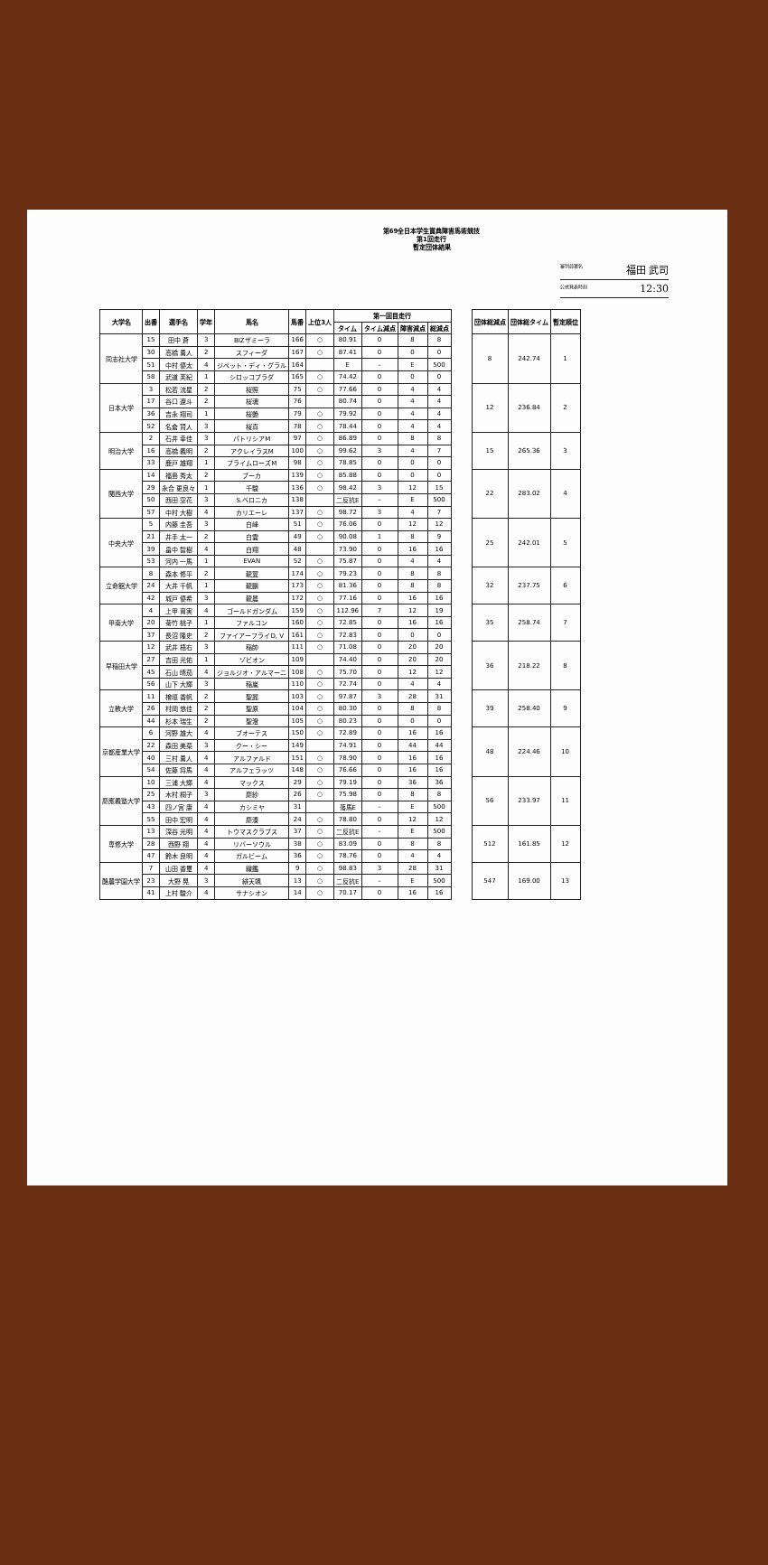第69全日本学生賞典障害馬術競技
第1回走行
暫定団体結果
審判員署名 福田 武司
公式発表時刻 12:30
| 大学名 | 出番 | 選手名 | 学年 | 馬名 | 馬番 | 上位3人 | 第一回目走行 | | | | | 団体総減点 | 団体総タイム | 暫定順位 |
| --- | --- | --- | --- | --- | --- | --- | --- | --- | --- | --- | --- | --- | --- | --- |
| | | | | | | | タイム | タイム減点 | 障害減点 | 総減点 | | | | |
| 同志社大学 | 15 | 田中 蒼 | 3 | BIZザミーラ | 166 | ○ | 80.91 | 0 | 8 | 8 | | 8 | 242.74 | 1 |
| | 30 | 高橋 勇人 | 2 | スフィーダ | 167 | ○ | 87.41 | 0 | 0 | 0 | | | | |
| | 51 | 中村 優太 | 4 | ジペット・ディ・グラル | 164 | | E | – | E | 500 | | | | |
| | 58 | 武道 芙紀 | 1 | シロッコプラダ | 165 | ○ | 74.42 | 0 | 0 | 0 | | | | |
| 日本大学 | 3 | 松若 流星 | 2 | 桜照 | 75 | ○ | 77.66 | 0 | 4 | 4 | | 12 | 236.84 | 2 |
| | 17 | 谷口 遼斗 | 2 | 桜魂 | 76 | | 80.74 | 0 | 4 | 4 | | | | |
| | 36 | 吉永 翔司 | 1 | 桜艶 | 79 | ○ | 79.92 | 0 | 4 | 4 | | | | |
| | 52 | 名倉 賢人 | 3 | 桜真 | 78 | ○ | 78.44 | 0 | 4 | 4 | | | | |
| 明治大学 | 2 | 石井 幸佳 | 3 | パトリシアM | 97 | ○ | 86.89 | 0 | 8 | 8 | | 15 | 265.36 | 3 |
| | 16 | 高橋 義明 | 2 | アクレイラスM | 100 | ○ | 99.62 | 3 | 4 | 7 | | | | |
| | 33 | 鹿戸 雄翔 | 1 | プライムローズM | 98 | ○ | 78.85 | 0 | 0 | 0 | | | | |
| 関西大学 | 14 | 福島 秀太 | 2 | ブーカ | 139 | ○ | 85.88 | 0 | 0 | 0 | | 22 | 283.02 | 4 |
| | 29 | 永合 更良々 | 1 | 千駿 | 136 | ○ | 98.42 | 3 | 12 | 15 | | | | |
| | 50 | 西田 空花 | 3 | S.ベロニカ | 138 | | 二反抗E | – | E | 500 | | | | |
| | 57 | 中村 大樹 | 4 | カリエーレ | 137 | ○ | 98.72 | 3 | 4 | 7 | | | | |
| 中央大学 | 5 | 内藤 圭吾 | 3 | 白峰 | 51 | ○ | 76.06 | 0 | 12 | 12 | | 25 | 242.01 | 5 |
| | 21 | 井手 太一 | 2 | 白雲 | 49 | ○ | 90.08 | 1 | 8 | 9 | | | | |
| | 39 | 畠中 智樹 | 4 | 白翔 | 48 | | 73.90 | 0 | 16 | 16 | | | | |
| | 53 | 河内 一馬 | 1 | EVAN | 52 | ○ | 75.87 | 0 | 4 | 4 | | | | |
| 立命館大学 | 8 | 森本 修平 | 2 | 龍翼 | 174 | ○ | 79.23 | 0 | 8 | 8 | | 32 | 237.75 | 6 |
| | 24 | 大井 千帆 | 1 | 龍鵬 | 173 | ○ | 81.36 | 0 | 8 | 8 | | | | |
| | 42 | 城戸 優希 | 3 | 龍晨 | 172 | ○ | 77.16 | 0 | 16 | 16 | | | | |
| 甲南大学 | 4 | 上甲 育実 | 4 | ゴールドガンダム | 159 | ○ | 112.96 | 7 | 12 | 19 | | 35 | 258.74 | 7 |
| | 20 | 菊竹 桃子 | 1 | ファルコン | 160 | ○ | 72.85 | 0 | 16 | 16 | | | | |
| | 37 | 長沼 隆史 | 2 | ファイアーフライD, V | 161 | ○ | 72.83 | 0 | 0 | 0 | | | | |
| 早稲田大学 | 12 | 武井 梧右 | 3 | 稲帥 | 111 | ○ | 71.08 | 0 | 20 | 20 | | 36 | 218.22 | 8 |
| | 27 | 吉田 光佑 | 1 | ゾビオン | 109 | | 74.40 | 0 | 20 | 20 | | | | |
| | 45 | 石山 晴茄 | 4 | ジョルジオ・アルマーニ | 108 | ○ | 75.70 | 0 | 12 | 12 | | | | |
| | 56 | 山下 大輝 | 3 | 稲嵐 | 110 | ○ | 72.74 | 0 | 4 | 4 | | | | |
| 立教大学 | 11 | 檜垣 香帆 | 2 | 聖麗 | 103 | ○ | 97.87 | 3 | 28 | 31 | | 39 | 258.40 | 9 |
| | 26 | 村岡 悠佳 | 2 | 聖原 | 104 | ○ | 80.30 | 0 | 8 | 8 | | | | |
| | 44 | 杉本 瑞生 | 2 | 聖澄 | 105 | ○ | 80.23 | 0 | 0 | 0 | | | | |
| 京都産業大学 | 6 | 河野 雄大 | 4 | ブオーテス | 150 | ○ | 72.89 | 0 | 16 | 16 | | 48 | 224.46 | 10 |
| | 22 | 森田 美菜 | 3 | クー・シー | 149 | | 74.91 | 0 | 44 | 44 | | | | |
| | 40 | 三村 勇人 | 4 | アルファルド | 151 | ○ | 78.90 | 0 | 16 | 16 | | | | |
| | 54 | 佐藤 将馬 | 4 | アルフェラッツ | 148 | ○ | 76.66 | 0 | 16 | 16 | | | | |
| 慶應義塾大学 | 10 | 三浦 大輝 | 4 | マックス | 29 | ○ | 79.19 | 0 | 36 | 36 | | 56 | 233.97 | 11 |
| | 25 | 木村 桐子 | 3 | 慶紗 | 26 | ○ | 75.98 | 0 | 8 | 8 | | | | |
| | 43 | 四ノ宮 康 | 4 | カシミヤ | 31 | | 落馬E | – | E | 500 | | | | |
| | 55 | 田中 宏明 | 4 | 慶湊 | 24 | ○ | 78.80 | 0 | 12 | 12 | | | | |
| 専修大学 | 13 | 深谷 光明 | 4 | トウマスクラプス | 37 | ○ | 二反抗E | – | E | 500 | | 512 | 161.85 | 12 |
| | 28 | 西野 翔 | 4 | リバーソウル | 38 | ○ | 83.09 | 0 | 8 | 8 | | | | |
| | 47 | 鈴木 良明 | 4 | ガルビーム | 36 | ○ | 78.76 | 0 | 4 | 4 | | | | |
| 酪農学園大学 | 7 | 山田 香璽 | 4 | 繊鑑 | 9 | ○ | 98.83 | 3 | 28 | 31 | | 547 | 169.00 | 13 |
| | 23 | 大野 晃 | 3 | 緋天颯 | 13 | ○ | 二反抗E | – | E | 500 | | | | |
| | 41 | 上村 駿介 | 4 | サナシオン | 14 | ○ | 70.17 | 0 | 16 | 16 | | | | |